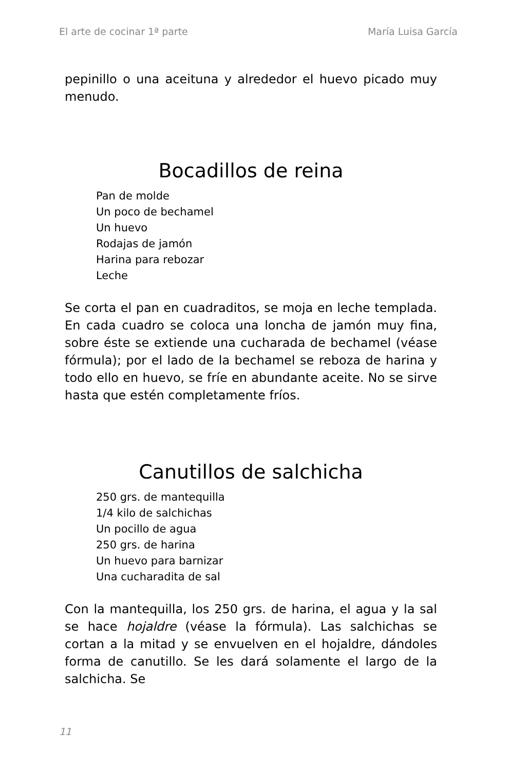El arte de cocinar 1ª parte María Luisa García
pepinillo o una aceituna y alrededor el huevo picado muy menudo.
Bocadillos de reina
Pan de molde
Un poco de bechamel
Un huevo
Rodajas de jamón
Harina para rebozar
Leche
Se corta el pan en cuadraditos, se moja en leche templada. En cada cuadro se coloca una loncha de jamón muy fina, sobre éste se extiende una cucharada de bechamel (véase fórmula); por el lado de la bechamel se reboza de harina y todo ello en huevo, se fríe en abundante aceite. No se sirve hasta que estén completamente fríos.
Canutillos de salchicha
250 grs. de mantequilla
1/4 kilo de salchichas
Un pocillo de agua
250 grs. de harina
Un huevo para barnizar
Una cucharadita de sal
Con la mantequilla, los 250 grs. de harina, el agua y la sal se hace hojaldre (véase la fórmula). Las salchichas se cortan a la mitad y se envuelven en el hojaldre, dándoles forma de canutillo. Se les dará solamente el largo de la salchicha. Se
11